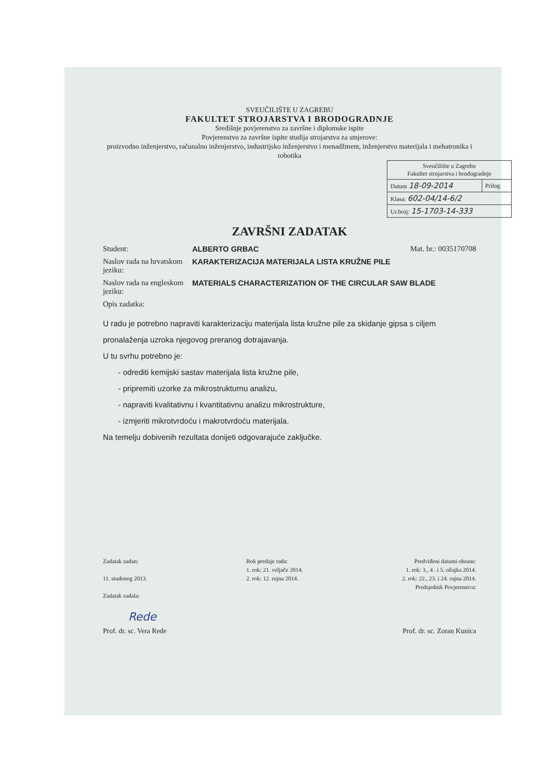SVEUČILIŠTE U ZAGREBU
FAKULTET STROJARSTVA I BRODOGRADNJE
Središnje povjerenstvo za završne i diplomske ispite
Povjerenstvo za završne ispite studija strojarstva za smjerove:
proizvodno inženjerstvo, računalno inženjerstvo, industrijsko inženjerstvo i menadžment, inženjerstvo materijala i mehatronika i robotika
| Sveučilište u Zagrebu Fakultet strojarstva i brodogradnje | |
| Datum 18-09-2014 | Prilog |
| Klasa: 602-04/14-6/2 | |
| Ur.broj: 15-1703-14-333 | |
ZAVRŠNI ZADATAK
Student: ALBERTO GRBAC Mat. br.: 0035170708
Naslov rada na hrvatskom jeziku:
KARAKTERIZACIJA MATERIJALA LISTA KRUŽNE PILE
Naslov rada na engleskom jeziku:
MATERIALS CHARACTERIZATION OF THE CIRCULAR SAW BLADE
Opis zadatka:
U radu je potrebno napraviti karakterizaciju materijala lista kružne pile za skidanje gipsa s ciljem pronalaženja uzroka njegovog preranog dotrajavanja.
U tu svrhu potrebno je:
- odrediti kemijski sastav materijala lista kružne pile,
- pripremiti uzorke za mikrostrukturnu analizu,
- napraviti kvalitativnu i kvantitativnu analizu mikrostrukture,
- izmjeriti mikrotvrdoću i makrotvrdoću materijala.
Na temelju dobivenih rezultata donijeti odgovarajuće zaključke.
Zadatak zadan:
11. studenog 2013.
Zadatak zadala:
Rok predaje rada:
1. rok: 21. veljače 2014.
2. rok: 12. rujna 2014.
Predviđeni datumi obrane:
1. rok: 3., 4 . i 5. ožujka 2014.
2. rok: 22., 23. i 24. rujna 2014.
Predsjednik Povjerenstva:
Rede
Prof. dr. sc. Vera Rede Prof. dr. sc. Zoran Kunica